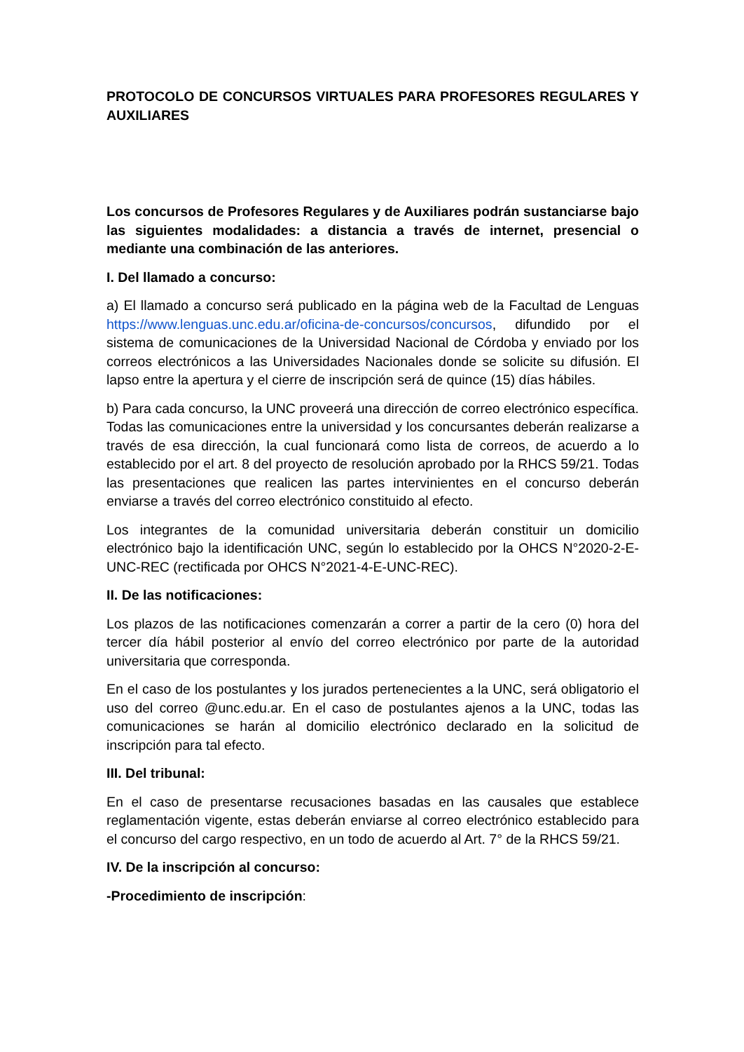PROTOCOLO DE CONCURSOS VIRTUALES PARA PROFESORES REGULARES Y AUXILIARES
Los concursos de Profesores Regulares y de Auxiliares podrán sustanciarse bajo las siguientes modalidades: a distancia a través de internet, presencial o mediante una combinación de las anteriores.
I. Del llamado a concurso:
a) El llamado a concurso será publicado en la página web de la Facultad de Lenguas https://www.lenguas.unc.edu.ar/oficina-de-concursos/concursos, difundido por el sistema de comunicaciones de la Universidad Nacional de Córdoba y enviado por los correos electrónicos a las Universidades Nacionales donde se solicite su difusión. El lapso entre la apertura y el cierre de inscripción será de quince (15) días hábiles.
b) Para cada concurso, la UNC proveerá una dirección de correo electrónico específica. Todas las comunicaciones entre la universidad y los concursantes deberán realizarse a través de esa dirección, la cual funcionará como lista de correos, de acuerdo a lo establecido por el art. 8 del proyecto de resolución aprobado por la RHCS 59/21. Todas las presentaciones que realicen las partes intervinientes en el concurso deberán enviarse a través del correo electrónico constituido al efecto.
Los integrantes de la comunidad universitaria deberán constituir un domicilio electrónico bajo la identificación UNC, según lo establecido por la OHCS N°2020-2-E-UNC-REC (rectificada por OHCS N°2021-4-E-UNC-REC).
II. De las notificaciones:
Los plazos de las notificaciones comenzarán a correr a partir de la cero (0) hora del tercer día hábil posterior al envío del correo electrónico por parte de la autoridad universitaria que corresponda.
En el caso de los postulantes y los jurados pertenecientes a la UNC, será obligatorio el uso del correo @unc.edu.ar. En el caso de postulantes ajenos a la UNC, todas las comunicaciones se harán al domicilio electrónico declarado en la solicitud de inscripción para tal efecto.
III. Del tribunal:
En el caso de presentarse recusaciones basadas en las causales que establece reglamentación vigente, estas deberán enviarse al correo electrónico establecido para el concurso del cargo respectivo, en un todo de acuerdo al Art. 7° de la RHCS 59/21.
IV. De la inscripción al concurso:
-Procedimiento de inscripción: